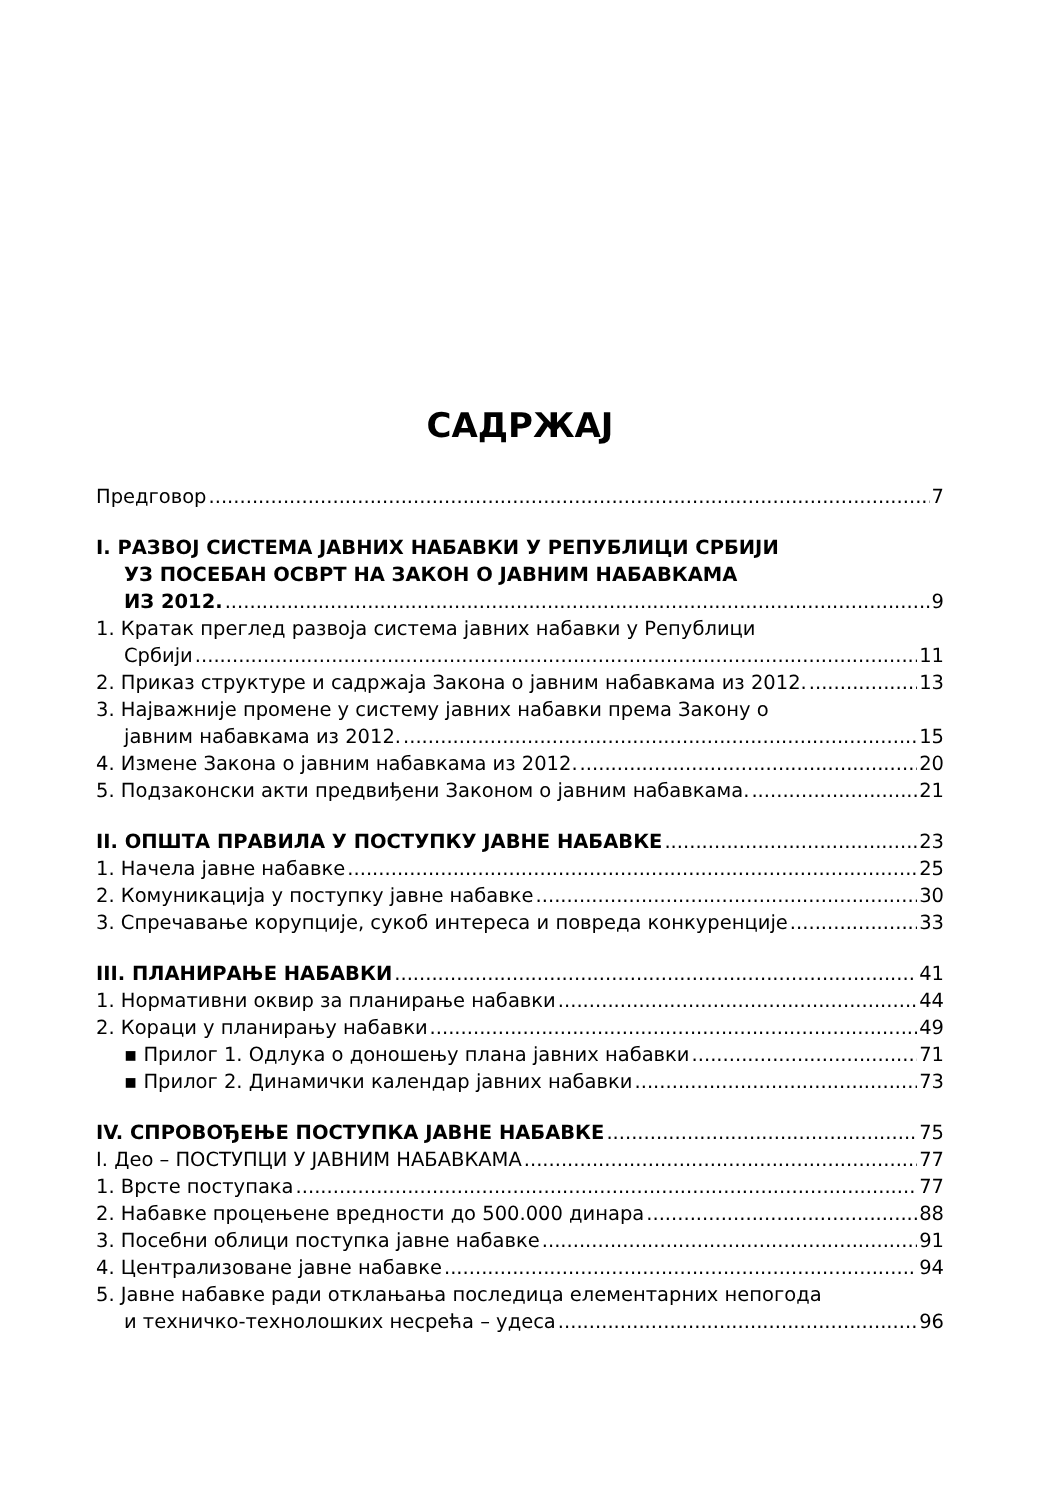САДРЖАЈ
Предговор 7
I. РАЗВОЈ СИСТЕМА ЈАВНИХ НАБАВКИ У РЕПУБЛИЦИ СРБИЈИ
УЗ ПОСЕБАН ОСВРТ НА ЗАКОН О ЈАВНИМ НАБАВКАМА
ИЗ 2012. 9
1. Кратак преглед развоја система јавних набавки у Републици
Србији 11
2. Приказ структуре и садржаја Закона о јавним набавкама из 2012. 13
3. Најважније промене у систему јавних набавки према Закону о
јавним набавкама из 2012. 15
4. Измене Закона о јавним набавкама из 2012. 20
5. Подзаконски акти предвиђени Законом о јавним набавкама. 21
II. ОПШТА ПРАВИЛА У ПОСТУПКУ ЈАВНЕ НАБАВКЕ 23
1. Начела јавне набавке 25
2. Комуникација у поступку јавне набавке 30
3. Спречавање корупције, сукоб интереса и повреда конкуренције 33
III. ПЛАНИРАЊЕ НАБАВКИ 41
1. Нормативни оквир за планирање набавки 44
2. Кораци у планирању набавки 49
▪ Прилог 1. Одлука о доношењу плана јавних набавки 71
▪ Прилог 2. Динамички календар јавних набавки 73
IV. СПРОВОЂЕЊЕ ПОСТУПКА ЈАВНЕ НАБАВКЕ 75
I. Део – ПОСТУПЦИ У ЈАВНИМ НАБАВКАМА 77
1. Врсте поступака 77
2. Набавке процењене вредности до 500.000 динара 88
3. Посебни облици поступка јавне набавке 91
4. Централизоване јавне набавке 94
5. Јавне набавке ради отклањања последица елементарних непогода
и техничко-технолошких несрећа – удеса 96